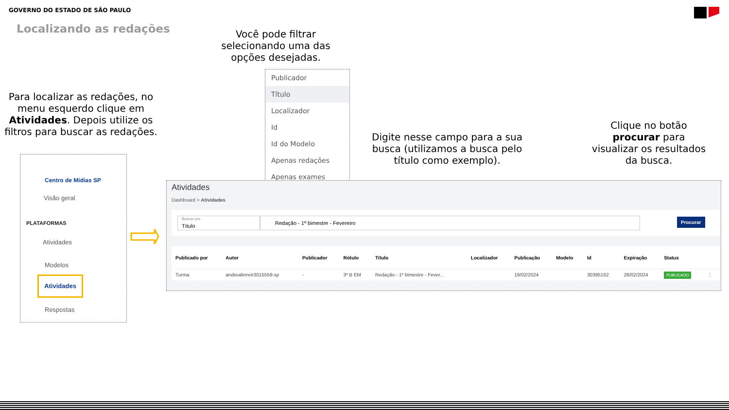GOVERNO DO ESTADO DE SÃO PAULO
Localizando as redações
Você pode filtrar selecionando uma das opções desejadas.
Para localizar as redações, no menu esquerdo clique em Atividades. Depois utilize os filtros para buscar as redações.
Digite nesse campo para a sua busca (utilizamos a busca pelo título como exemplo).
Clique no botão procurar para visualizar os resultados da busca.
Publicador
Título
Localizador
Id
Id do Modelo
Apenas redações
Apenas exames
Centro de Mídias SP
Visão geral
PLATAFORMAS
Atividades
Modelos
Atividades
Respostas
Atividades
Dashboard > Atividades
Título
Buscar por
Redação - 1º bimestre - Fevereiro Procurar
| Publicado por | Autor | Publicador | Rótulo | Título | Localizador | Publicação | Modelo | Id | Expiração | Status | |
| --- | --- | --- | --- | --- | --- | --- | --- | --- | --- | --- | --- |
| Turma | andreaferreir3015558-sp | - | 3º B EM | Redação - 1º bimestre - Fever... | | 19/02/2024 | | 30395162 | 26/02/2024 | PUBLICADO | ⋮ |